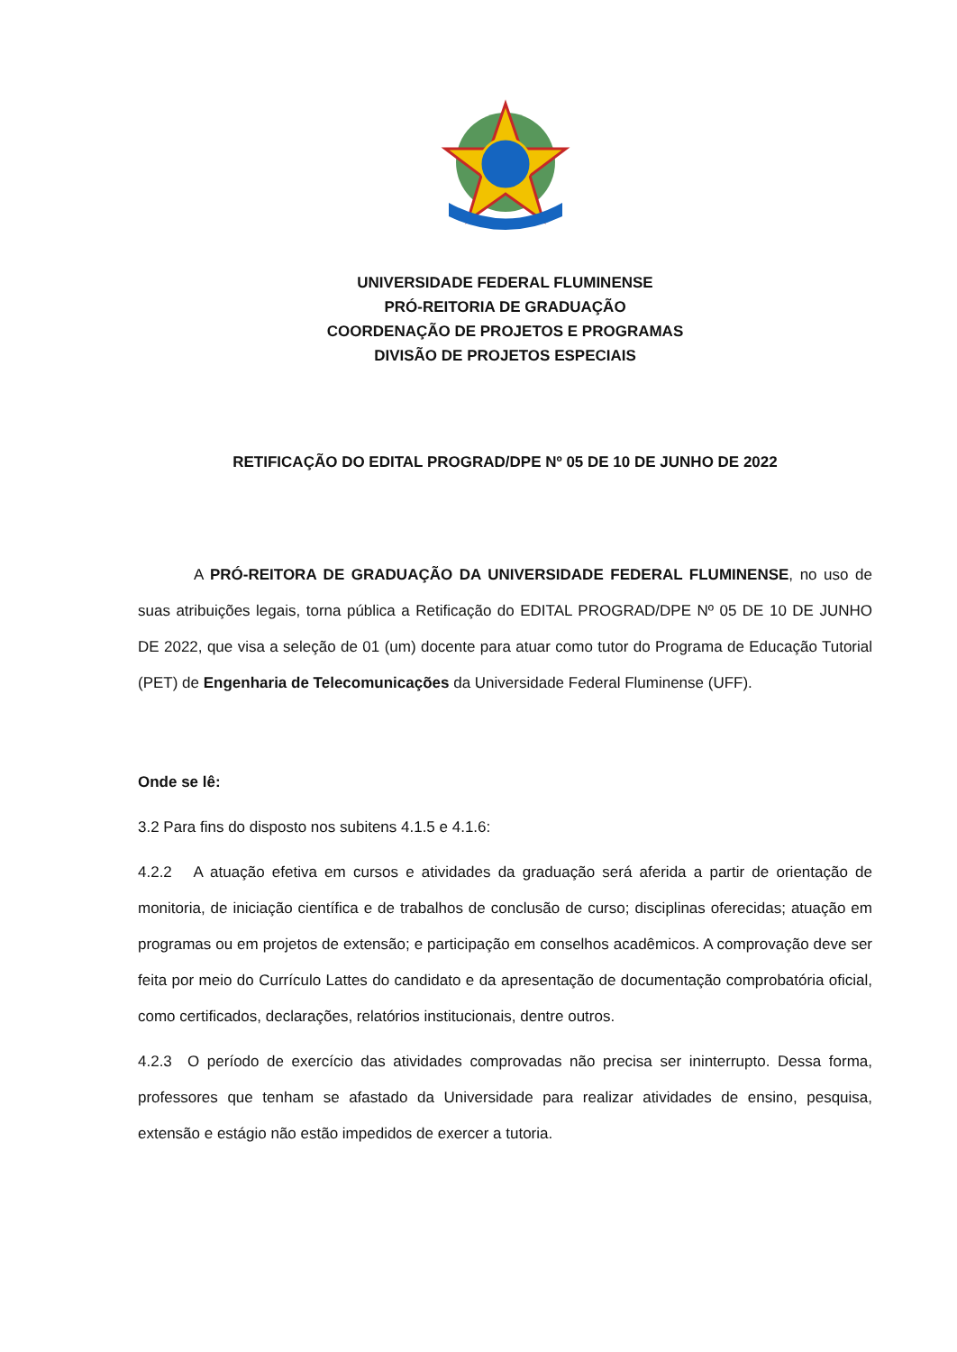UNIVERSIDADE FEDERAL FLUMINENSE
PRÓ-REITORIA DE GRADUAÇÃO
COORDENAÇÃO DE PROJETOS E PROGRAMAS
DIVISÃO DE PROJETOS ESPECIAIS
RETIFICAÇÃO DO EDITAL PROGRAD/DPE Nº 05 DE 10 DE JUNHO DE 2022
A PRÓ-REITORA DE GRADUAÇÃO DA UNIVERSIDADE FEDERAL FLUMINENSE, no uso de suas atribuições legais, torna pública a Retificação do EDITAL PROGRAD/DPE Nº 05 DE 10 DE JUNHO DE 2022, que visa a seleção de 01 (um) docente para atuar como tutor do Programa de Educação Tutorial (PET) de Engenharia de Telecomunicações da Universidade Federal Fluminense (UFF).
Onde se lê:
3.2 Para fins do disposto nos subitens 4.1.5 e 4.1.6:
4.2.2 A atuação efetiva em cursos e atividades da graduação será aferida a partir de orientação de monitoria, de iniciação científica e de trabalhos de conclusão de curso; disciplinas oferecidas; atuação em programas ou em projetos de extensão; e participação em conselhos acadêmicos. A comprovação deve ser feita por meio do Currículo Lattes do candidato e da apresentação de documentação comprobatória oficial, como certificados, declarações, relatórios institucionais, dentre outros.
4.2.3 O período de exercício das atividades comprovadas não precisa ser ininterrupto. Dessa forma, professores que tenham se afastado da Universidade para realizar atividades de ensino, pesquisa, extensão e estágio não estão impedidos de exercer a tutoria.